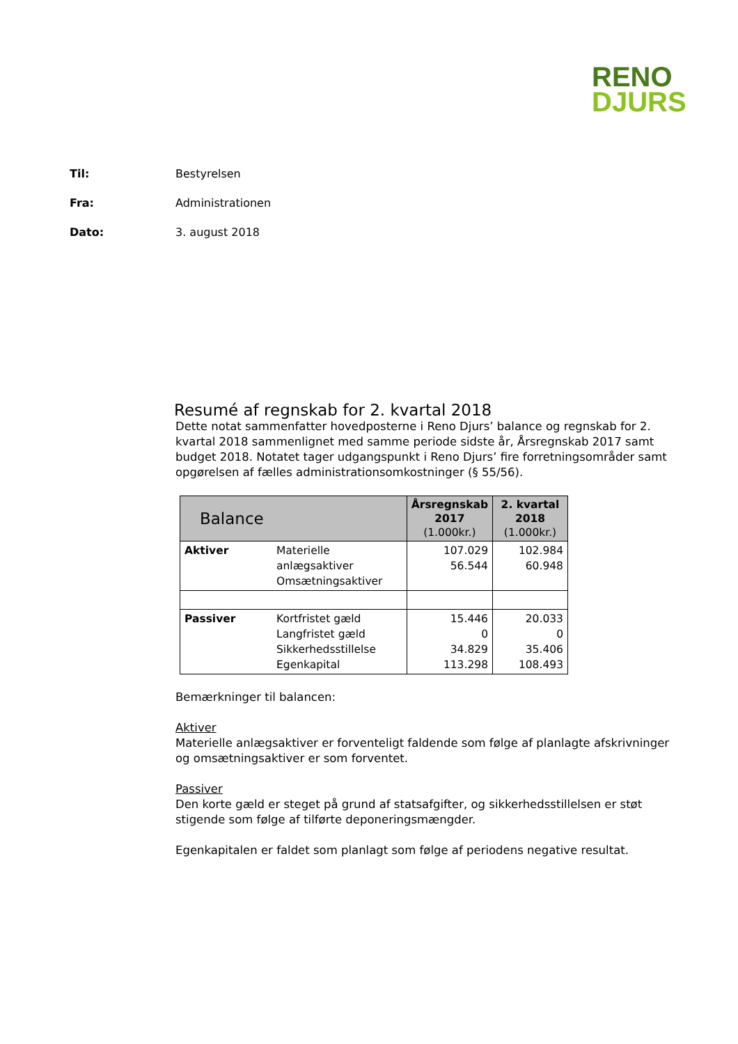RENO
DJURS
Til: Bestyrelsen
Fra: Administrationen
Dato: 3. august 2018
Resumé af regnskab for 2. kvartal 2018
Dette notat sammenfatter hovedposterne i Reno Djurs’ balance og regnskab for 2. kvartal 2018 sammenlignet med samme periode sidste år, Årsregnskab 2017 samt budget 2018. Notatet tager udgangspunkt i Reno Djurs’ fire forretningsområder samt opgørelsen af fælles administrationsomkostninger (§ 55/56).
| Balance | | Årsregnskab 2017 (1.000kr.) | 2. kvartal 2018 (1.000kr.) |
| --- | --- | --- | --- |
| Aktiver | Materielle anlægsaktiver Omsætningsaktiver | 107.029 56.544 | 102.984 60.948 |
| Passiver | Kortfristet gæld Langfristet gæld Sikkerhedsstillelse Egenkapital | 15.446 0 34.829 113.298 | 20.033 0 35.406 108.493 |
Bemærkninger til balancen:
Aktiver
Materielle anlægsaktiver er forventeligt faldende som følge af planlagte afskrivninger og omsætningsaktiver er som forventet.
Passiver
Den korte gæld er steget på grund af statsafgifter, og sikkerhedsstillelsen er støt stigende som følge af tilførte deponeringsmængder.
Egenkapitalen er faldet som planlagt som følge af periodens negative resultat.